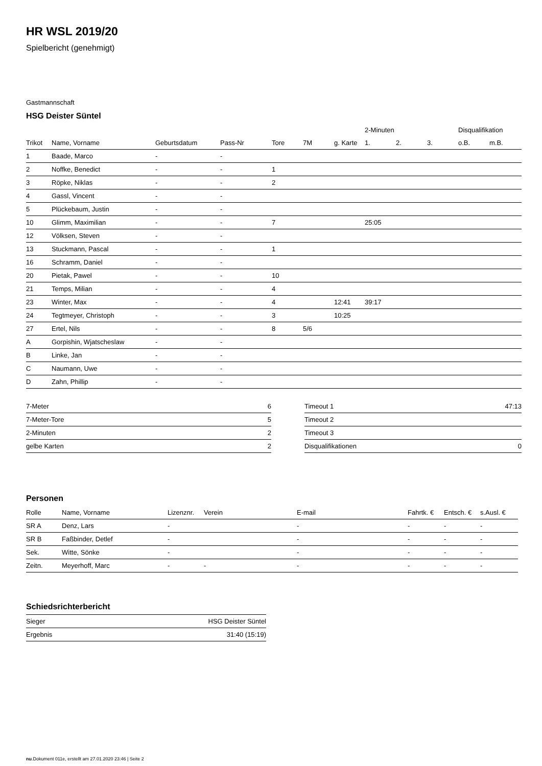HR WSL 2019/20
Spielbericht (genehmigt)
Gastmannschaft
HSG Deister Süntel
| | | | | | | | 2-Minuten | | | Disqualifikation | |
| Trikot | Name, Vorname | Geburtsdatum | Pass-Nr | Tore | 7M | g. Karte | 1. | 2. | 3. | o.B. | m.B. |
| 1 | Baade, Marco | - | - | | | | | | | | |
| 2 | Noffke, Benedict | - | - | 1 | | | | | | | |
| 3 | Röpke, Niklas | - | - | 2 | | | | | | | |
| 4 | Gassl, Vincent | - | - | | | | | | | | |
| 5 | Plückebaum, Justin | - | - | | | | | | | | |
| 10 | Glimm, Maximilian | - | - | 7 | | | 25:05 | | | | |
| 12 | Völksen, Steven | - | - | | | | | | | | |
| 13 | Stuckmann, Pascal | - | - | 1 | | | | | | | |
| 16 | Schramm, Daniel | - | - | | | | | | | | |
| 20 | Pietak, Pawel | - | - | 10 | | | | | | | |
| 21 | Temps, Milian | - | - | 4 | | | | | | | |
| 23 | Winter, Max | - | - | 4 | | 12:41 | 39:17 | | | | |
| 24 | Tegtmeyer, Christoph | - | - | 3 | | 10:25 | | | | | |
| 27 | Ertel, Nils | - | - | 8 | 5/6 | | | | | | |
| A | Gorpishin, Wjatscheslaw | - | - | | | | | | | | |
| B | Linke, Jan | - | - | | | | | | | | |
| C | Naumann, Uwe | - | - | | | | | | | | |
| D | Zahn, Phillip | - | - | | | | | | | | |
| 7-Meter | 6 |
| 7-Meter-Tore | 5 |
| 2-Minuten | 2 |
| gelbe Karten | 2 |
| Timeout 1 | 47:13 |
| Timeout 2 | |
| Timeout 3 | |
| Disqualifikationen | 0 |
Personen
| Rolle | Name, Vorname | Lizenznr. | Verein | E-mail | Fahrtk. € | Entsch. € | s.Ausl. € |
| --- | --- | --- | --- | --- | --- | --- | --- |
| SR A | Denz, Lars | - | | - | - | - | - |
| SR B | Faßbinder, Detlef | - | | - | - | - | - |
| Sek. | Witte, Sönke | - | | - | - | - | - |
| Zeitn. | Meyerhoff, Marc | - | - | - | - | - | - |
Schiedsrichterbericht
| Sieger | HSG Deister Süntel |
| Ergebnis | 31:40 (15:19) |
nu.Dokument 011e, erstellt am 27.01.2020 23:46 | Seite 2